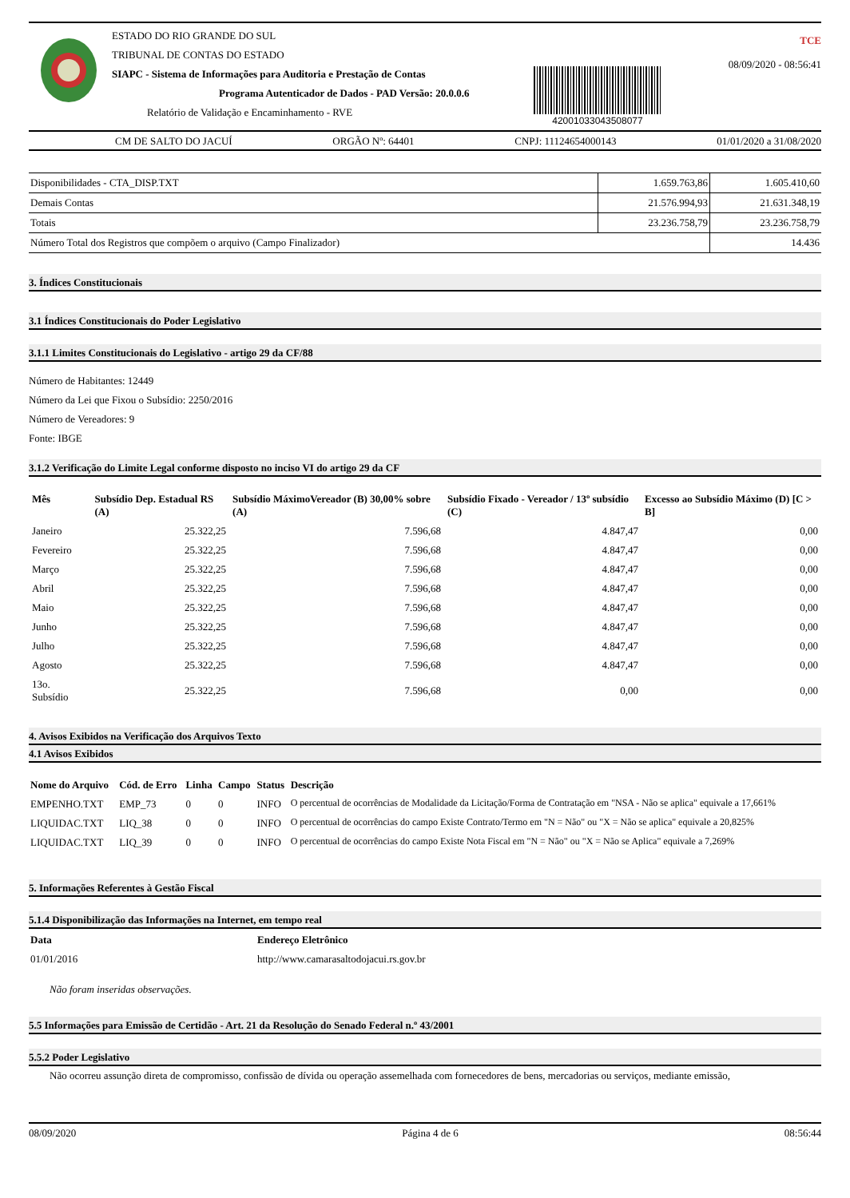ESTADO DO RIO GRANDE DO SUL
TRIBUNAL DE CONTAS DO ESTADO
SIAPC - Sistema de Informações para Auditoria e Prestação de Contas
Programa Autenticador de Dados - PAD Versão: 20.0.0.6
Relatório de Validação e Encaminhamento - RVE
42001033043508077
TCE
08/09/2020 - 08:56:41
CM DE SALTO DO JACUÍ ORGÃO Nº: 64401 CNPJ: 11124654000143 01/01/2020 a 31/08/2020
| Disponibilidades - CTA_DISP.TXT | 1.659.763,86 | 1.605.410,60 |
| Demais Contas | 21.576.994,93 | 21.631.348,19 |
| Totais | 23.236.758,79 | 23.236.758,79 |
| Número Total dos Registros que compõem o arquivo (Campo Finalizador) | | 14.436 |
3. Índices Constitucionais
3.1 Índices Constitucionais do Poder Legislativo
3.1.1 Limites Constitucionais do Legislativo - artigo 29 da CF/88
Número de Habitantes: 12449
Número da Lei que Fixou o Subsídio: 2250/2016
Número de Vereadores: 9
Fonte: IBGE
3.1.2 Verificação do Limite Legal conforme disposto no inciso VI do artigo 29 da CF
| Mês | Subsídio Dep. Estadual RS (A) | Subsídio MáximoVereador (B) 30,00% sobre (A) | Subsídio Fixado - Vereador / 13º subsídio (C) | Excesso ao Subsídio Máximo (D) [C > B] |
| --- | --- | --- | --- | --- |
| Janeiro | 25.322,25 | 7.596,68 | 4.847,47 | 0,00 |
| Fevereiro | 25.322,25 | 7.596,68 | 4.847,47 | 0,00 |
| Março | 25.322,25 | 7.596,68 | 4.847,47 | 0,00 |
| Abril | 25.322,25 | 7.596,68 | 4.847,47 | 0,00 |
| Maio | 25.322,25 | 7.596,68 | 4.847,47 | 0,00 |
| Junho | 25.322,25 | 7.596,68 | 4.847,47 | 0,00 |
| Julho | 25.322,25 | 7.596,68 | 4.847,47 | 0,00 |
| Agosto | 25.322,25 | 7.596,68 | 4.847,47 | 0,00 |
| 13o. Subsídio | 25.322,25 | 7.596,68 | 0,00 | 0,00 |
4. Avisos Exibidos na Verificação dos Arquivos Texto
4.1 Avisos Exibidos
| Nome do Arquivo | Cód. de Erro | Linha | Campo | Status | Descrição |
| --- | --- | --- | --- | --- | --- |
| EMPENHO.TXT | EMP_73 | 0 | 0 | INFO | O percentual de ocorrências de Modalidade da Licitação/Forma de Contratação em "NSA - Não se aplica" equivale a 17,661% |
| LIQUIDAC.TXT | LIQ_38 | 0 | 0 | INFO | O percentual de ocorrências do campo Existe Contrato/Termo em "N = Não" ou "X = Não se aplica" equivale a 20,825% |
| LIQUIDAC.TXT | LIQ_39 | 0 | 0 | INFO | O percentual de ocorrências do campo Existe Nota Fiscal em "N = Não" ou "X = Não se Aplica" equivale a 7,269% |
5. Informações Referentes à Gestão Fiscal
5.1.4 Disponibilização das Informações na Internet, em tempo real
| Data | Endereço Eletrônico |
| --- | --- |
| 01/01/2016 | http://www.camarasaltodojacui.rs.gov.br |
Não foram inseridas observações.
5.5 Informações para Emissão de Certidão - Art. 21 da Resolução do Senado Federal n.º 43/2001
5.5.2 Poder Legislativo
Não ocorreu assunção direta de compromisso, confissão de dívida ou operação assemelhada com fornecedores de bens, mercadorias ou serviços, mediante emissão,
08/09/2020 Página 4 de 6 08:56:44